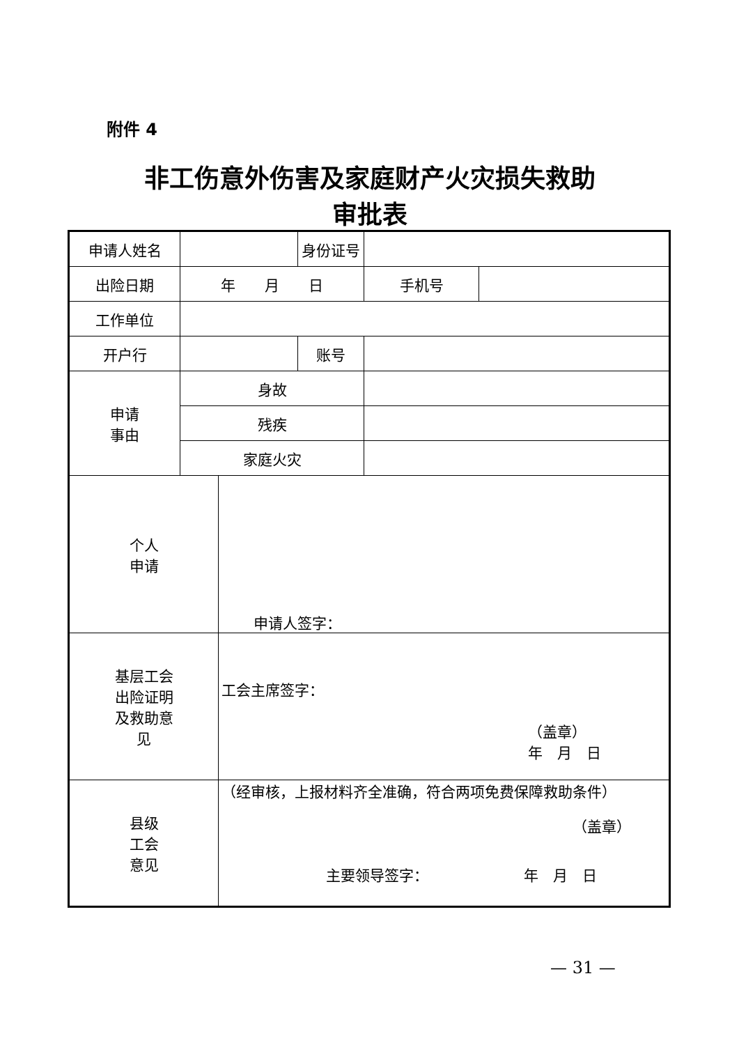附件 4
非工伤意外伤害及家庭财产火灾损失救助
审批表
| 申请人姓名 | | | 身份证号 | | |
| 出险日期 | 年 月 日 | | | 手机号 | |
| 工作单位 | | | | | |
| 开户行 | | | 账号 | | |
| 申请 事由 | 身故 | | | | |
| | 残疾 | | | | |
| | 家庭火灾 | | | | |
| 个人 申请 | | 申请人签字： | | | |
| 基层工会 出险证明 及救助意 见 | | 工会主席签字： （盖章） 年 月 日 | | | |
| 县级 工会 意见 | | （经审核，上报材料齐全准确，符合两项免费保障救助条件） （盖章） 主要领导签字： 年 月 日 | | | |
— 31 —